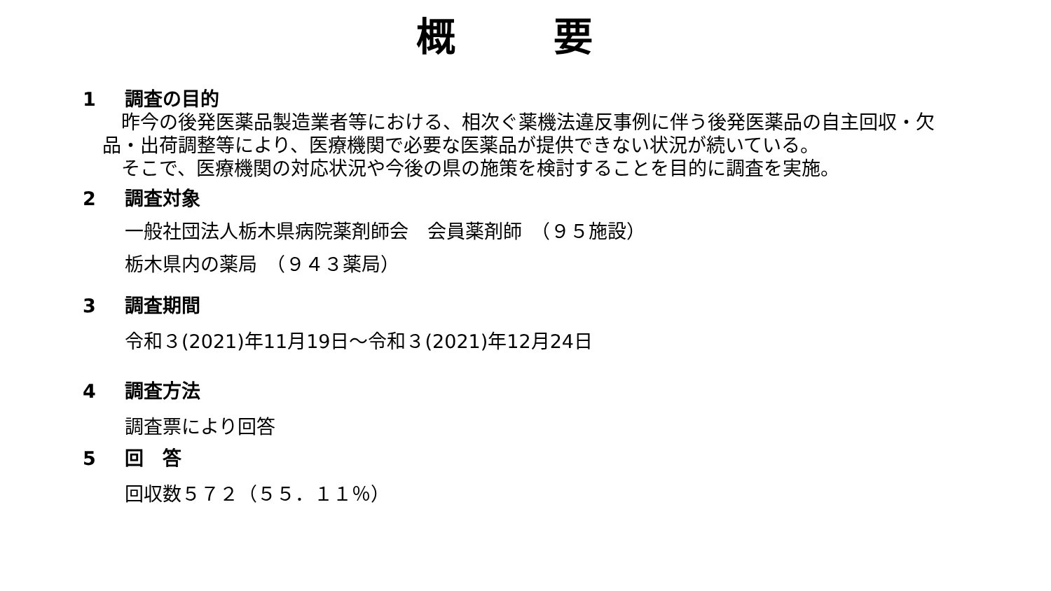概 要
1 調査の目的
　昨今の後発医薬品製造業者等における、相次ぐ薬機法違反事例に伴う後発医薬品の自主回収・欠品・出荷調整等により、医療機関で必要な医薬品が提供できない状況が続いている。
　そこで、医療機関の対応状況や今後の県の施策を検討することを目的に調査を実施。
2 調査対象
一般社団法人栃木県病院薬剤師会　会員薬剤師　（９５施設）
栃木県内の薬局　（９４３薬局）
3 調査期間
令和３(2021)年11月19日～令和３(2021)年12月24日
4 調査方法
調査票により回答
5 回　答
回収数５７２（５５．１１％）